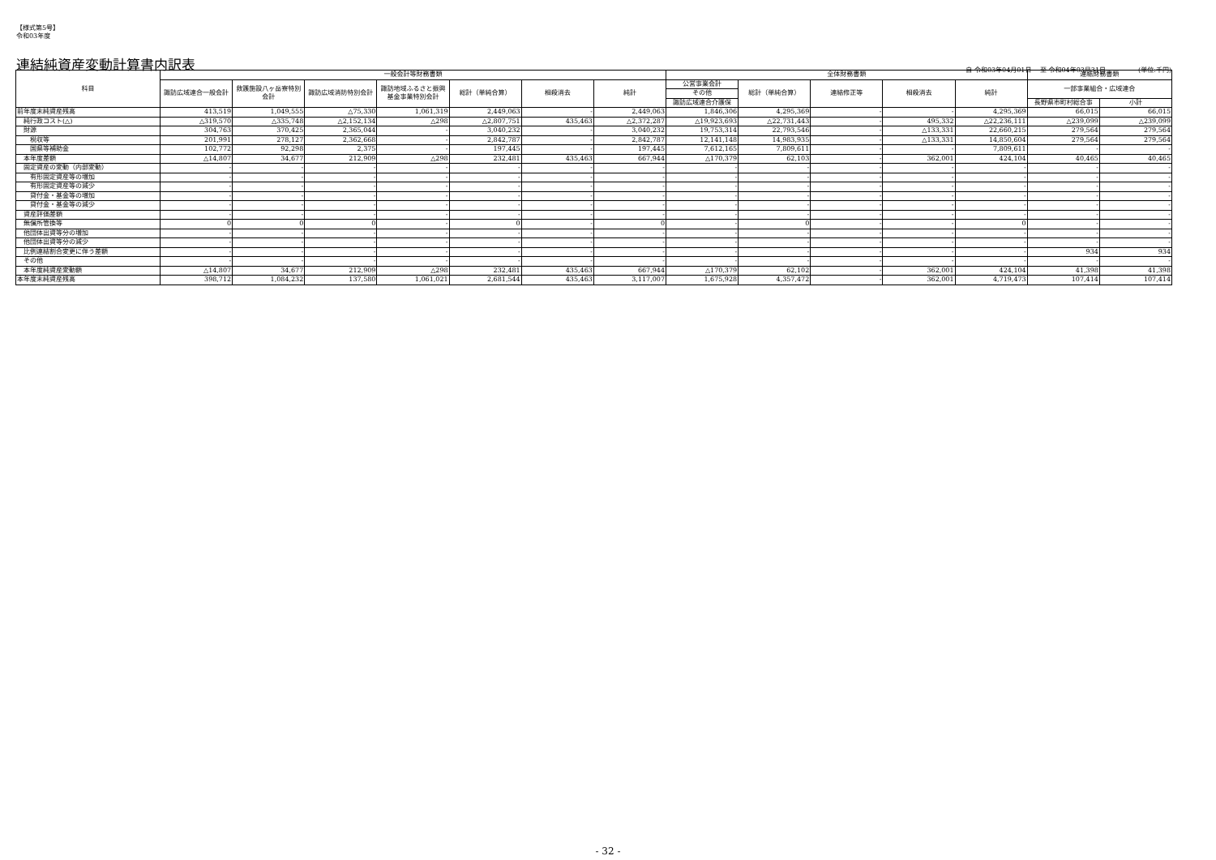【様式第5号】
令和03年度
連結純資産変動計算書内訳表
自 令和03年04月01日　 至 令和04年03月31日
(単位:千円)
| 科目 | 一般会計等財務書類 | | | | | | | 全体財務書類 | | | | | 連結財務書類 | |
| --- | --- | --- | --- | --- | --- | --- | --- | --- | --- | --- | --- | --- | --- | --- |
| | 諏訪広域連合一般会計 | 救護施設八ヶ岳寮特別会計 | 諏訪広域消防特別会計 | 諏訪地域ふるさと振興基金事業特別会計 | 総計（単純合算） | 相殺消去 | 純計 | 公営事業会計 | 総計（単純合算） | 連結修正等 | 相殺消去 | 純計 | 一部事業組合・広域連合 | |
| | | | | | | | | その他 | | | | | | |
| | | | | | | | | 諏訪広域連合介護保 | | | | | 長野県市町村総合事 | 小計 |
| 前年度末純資産残高 | 413,519 | 1,049,555 | △75,330 | 1,061,319 | 2,449,063 | - | 2,449,063 | 1,846,306 | 4,295,369 | - | - | 4,295,369 | 66,015 | 66,015 |
| 純行政コスト(△) | △319,570 | △335,748 | △2,152,134 | △298 | △2,807,751 | 435,463 | △2,372,287 | △19,923,693 | △22,731,443 | - | 495,332 | △22,236,111 | △239,099 | △239,099 |
| 財源 | 304,763 | 370,425 | 2,365,044 | - | 3,040,232 | - | 3,040,232 | 19,753,314 | 22,793,546 | - | △133,331 | 22,660,215 | 279,564 | 279,564 |
| 税収等 | 201,991 | 278,127 | 2,362,668 | - | 2,842,787 | - | 2,842,787 | 12,141,148 | 14,983,935 | - | △133,331 | 14,850,604 | 279,564 | 279,564 |
| 国県等補助金 | 102,772 | 92,298 | 2,375 | - | 197,445 | - | 197,445 | 7,612,165 | 7,809,611 | - | - | 7,809,611 | - | - |
| 本年度差額 | △14,807 | 34,677 | 212,909 | △298 | 232,481 | 435,463 | 667,944 | △170,379 | 62,103 | - | 362,001 | 424,104 | 40,465 | 40,465 |
| 固定資産の変動（内部変動） | - | - | - | - | - | - | - | - | - | - | - | - | - | - |
| 有形固定資産等の増加 | - | - | - | - | - | - | - | - | - | - | - | - | - | - |
| 有形固定資産等の減少 | - | - | - | - | - | - | - | - | - | - | - | - | - | - |
| 貸付金・基金等の増加 | - | - | - | - | - | - | - | - | - | - | - | - | - | - |
| 貸付金・基金等の減少 | - | - | - | - | - | - | - | - | - | - | - | - | - | - |
| 資産評価差額 | - | - | - | - | - | - | - | - | - | - | - | - | - | - |
| 無償所管換等 | 0 | 0 | 0 | - | 0 | - | 0 | - | 0 | - | - | 0 | - | - |
| 他団体出資等分の増加 | - | - | - | - | - | - | - | - | - | - | - | - | - | - |
| 他団体出資等分の減少 | - | - | - | - | - | - | - | - | - | - | - | - | - | - |
| 比例連結割合変更に伴う差額 | - | - | - | - | - | - | - | - | - | - | - | - | 934 | 934 |
| その他 | - | - | - | - | - | - | - | - | - | - | - | - | - | - |
| 本年度純資産変動額 | △14,807 | 34,677 | 212,909 | △298 | 232,481 | 435,463 | 667,944 | △170,379 | 62,102 | - | 362,001 | 424,104 | 41,398 | 41,398 |
| 本年度末純資産残高 | 398,712 | 1,084,232 | 137,580 | 1,061,021 | 2,681,544 | 435,463 | 3,117,007 | 1,675,928 | 4,357,472 | - | 362,001 | 4,719,473 | 107,414 | 107,414 |
- 32 -